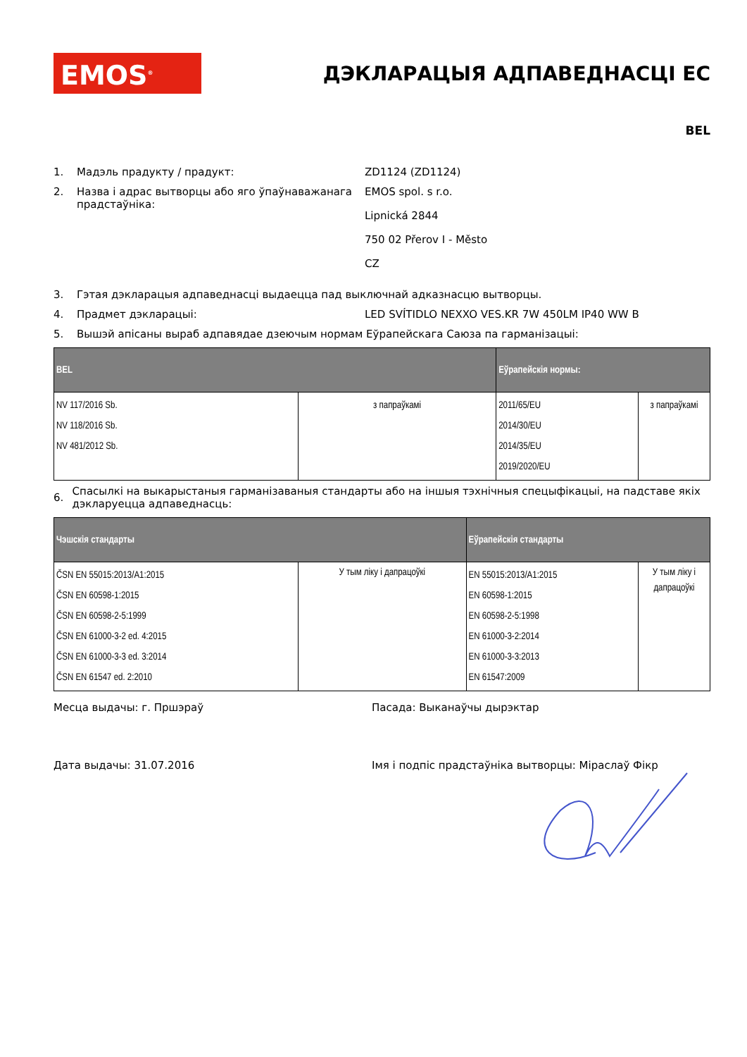EMOS<sup>®</sup>
ДЭКЛАРАЦЫЯ АДПАВЕДНАСЦІ ЕС
BEL
1. Мадэль прадукту / прадукт: ZD1124 (ZD1124)
2. Назва і адрас вытворцы або яго ўпаўнаважанага прадстаўніка:
EMOS spol. s r.o.
Lipnická 2844
750 02 Přerov I - Město
CZ
3. Гэтая дэкларацыя адпаведнасці выдаецца пад выключнай адказнасцю вытворцы.
4. Прадмет дэкларацыі: LED SVÍTIDLO NEXXO VES.KR 7W 450LM IP40 WW B
5. Вышэй апісаны выраб адпавядае дзеючым нормам Еўрапейскага Саюза па гарманізацыі:
| BEL | | Еўрапейскія нормы: | |
| --- | --- | --- | --- |
| NV 117/2016 Sb. NV 118/2016 Sb. NV 481/2012 Sb. | з папраўкамі | 2011/65/EU 2014/30/EU 2014/35/EU 2019/2020/EU | з папраўкамі |
6. Спасылкі на выкарыстаныя гарманізаваныя стандарты або на іншыя тэхнічныя спецыфікацыі, на падставе якіх дэкларуецца адпаведнасць:
| Чэшскія стандарты | | Еўрапейскія стандарты | |
| --- | --- | --- | --- |
| ČSN EN 55015:2013/A1:2015 ČSN EN 60598-1:2015 ČSN EN 60598-2-5:1999 ČSN EN 61000-3-2 ed. 4:2015 ČSN EN 61000-3-3 ed. 3:2014 ČSN EN 61547 ed. 2:2010 | У тым ліку і дапрацоўкі | EN 55015:2013/A1:2015 EN 60598-1:2015 EN 60598-2-5:1998 EN 61000-3-2:2014 EN 61000-3-3:2013 EN 61547:2009 | У тым ліку і дапрацоўкі |
Месца выдачы: г. Пршэраў Пасада: Выканаўчы дырэктар
Дата выдачы: 31.07.2016 Імя і подпіс прадстаўніка вытворцы: Міраслаў Фікр